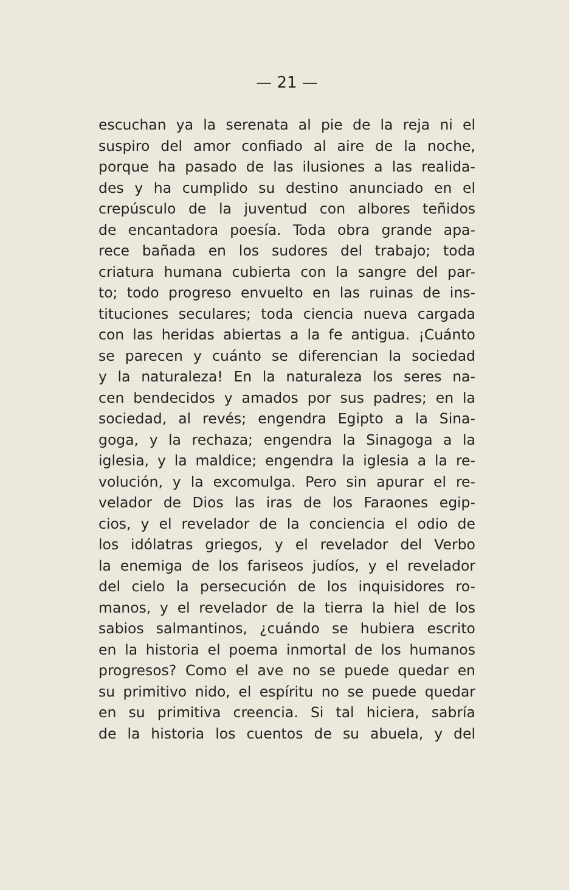— 21 —
escuchan ya la serenata al pie de la reja ni el
suspiro del amor confiado al aire de la noche,
porque ha pasado de las ilusiones a las realida-
des y ha cumplido su destino anunciado en el
crepúsculo de la juventud con albores teñidos
de encantadora poesía. Toda obra grande apa-
rece bañada en los sudores del trabajo; toda
criatura humana cubierta con la sangre del par-
to; todo progreso envuelto en las ruinas de ins-
tituciones seculares; toda ciencia nueva cargada
con las heridas abiertas a la fe antigua. ¡Cuánto
se parecen y cuánto se diferencian la sociedad
y la naturaleza! En la naturaleza los seres na-
cen bendecidos y amados por sus padres; en la
sociedad, al revés; engendra Egipto a la Sina-
goga, y la rechaza; engendra la Sinagoga a la
iglesia, y la maldice; engendra la iglesia a la re-
volución, y la excomulga. Pero sin apurar el re-
velador de Dios las iras de los Faraones egip-
cios, y el revelador de la conciencia el odio de
los idólatras griegos, y el revelador del Verbo
la enemiga de los fariseos judíos, y el revelador
del cielo la persecución de los inquisidores ro-
manos, y el revelador de la tierra la hiel de los
sabios salmantinos, ¿cuándo se hubiera escrito
en la historia el poema inmortal de los humanos
progresos? Como el ave no se puede quedar en
su primitivo nido, el espíritu no se puede quedar
en su primitiva creencia. Si tal hiciera, sabría
de la historia los cuentos de su abuela, y del